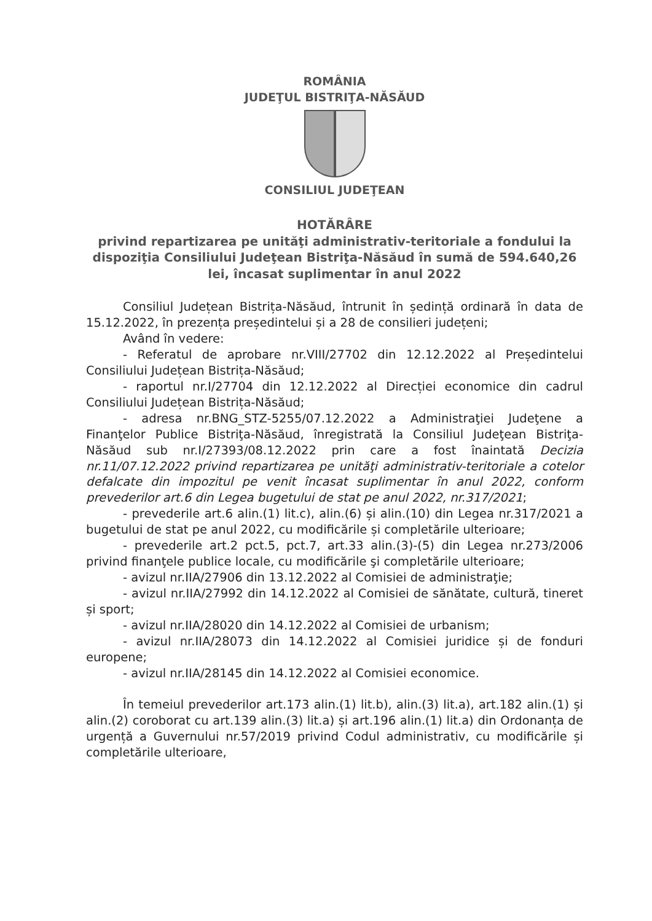ROMÂNIA
JUDEŢUL BISTRIŢA-NĂSĂUD
CONSILIUL JUDEŢEAN
HOTĂRÂRE
privind repartizarea pe unităţi administrativ-teritoriale a fondului la dispoziţia Consiliului Judeţean Bistriţa-Năsăud în sumă de 594.640,26 lei, încasat suplimentar în anul 2022
Consiliul Județean Bistrița-Năsăud, întrunit în ședință ordinară în data de 15.12.2022, în prezența președintelui și a 28 de consilieri județeni;
Având în vedere:
- Referatul de aprobare nr.VIII/27702 din 12.12.2022 al Președintelui Consiliului Județean Bistrița-Năsăud;
- raportul nr.I/27704 din 12.12.2022 al Direcției economice din cadrul Consiliului Județean Bistrița-Năsăud;
- adresa nr.BNG_STZ-5255/07.12.2022 a Administraţiei Judeţene a Finanţelor Publice Bistriţa-Năsăud, înregistrată la Consiliul Judeţean Bistriţa-Năsăud sub nr.I/27393/08.12.2022 prin care a fost înaintată Decizia nr.11/07.12.2022 privind repartizarea pe unităţi administrativ-teritoriale a cotelor defalcate din impozitul pe venit încasat suplimentar în anul 2022, conform prevederilor art.6 din Legea bugetului de stat pe anul 2022, nr.317/2021;
- prevederile art.6 alin.(1) lit.c), alin.(6) și alin.(10) din Legea nr.317/2021 a bugetului de stat pe anul 2022, cu modificările și completările ulterioare;
- prevederile art.2 pct.5, pct.7, art.33 alin.(3)-(5) din Legea nr.273/2006 privind finanţele publice locale, cu modificările şi completările ulterioare;
- avizul nr.IIA/27906 din 13.12.2022 al Comisiei de administraţie;
- avizul nr.IIA/27992 din 14.12.2022 al Comisiei de sănătate, cultură, tineret și sport;
- avizul nr.IIA/28020 din 14.12.2022 al Comisiei de urbanism;
- avizul nr.IIA/28073 din 14.12.2022 al Comisiei juridice și de fonduri europene;
- avizul nr.IIA/28145 din 14.12.2022 al Comisiei economice.
În temeiul prevederilor art.173 alin.(1) lit.b), alin.(3) lit.a), art.182 alin.(1) și alin.(2) coroborat cu art.139 alin.(3) lit.a) și art.196 alin.(1) lit.a) din Ordonanța de urgență a Guvernului nr.57/2019 privind Codul administrativ, cu modificările și completările ulterioare,